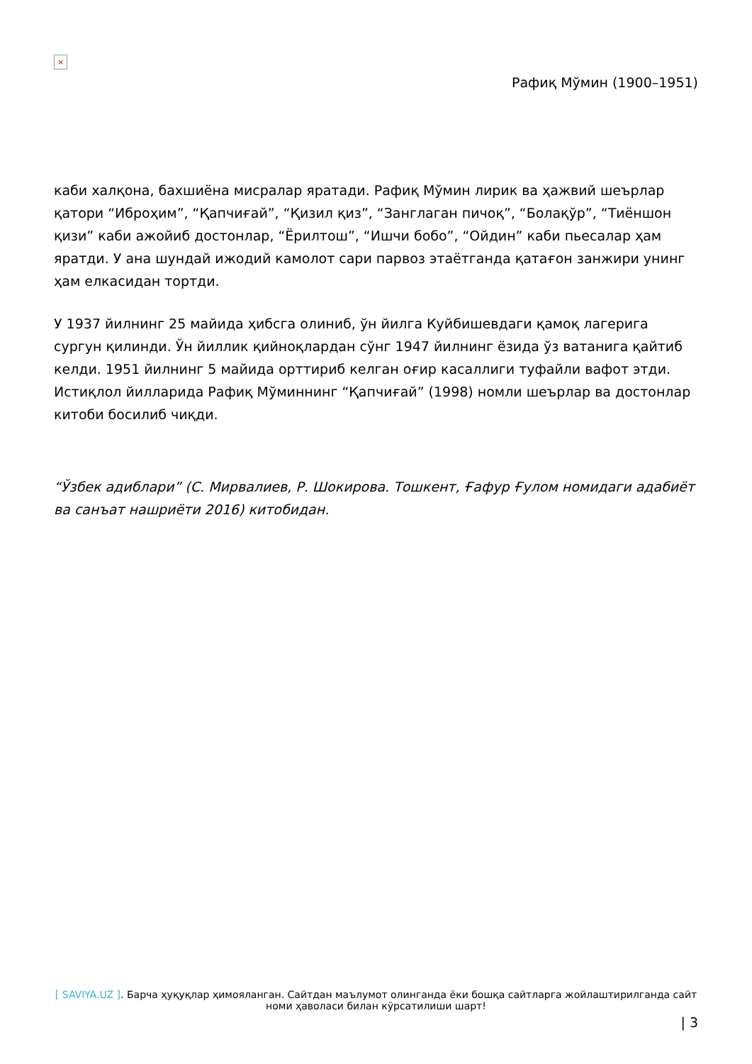×
Рафиқ Мўмин (1900–1951)
каби халқона, бахшиёна мисралар яратади. Рафиқ Мўмин лирик ва ҳажвий шеърлар қатори “Иброҳим”, “Қапчиғай”, “Қизил қиз”, “Занглаган пичоқ”, “Болақўр”, “Тиёншон қизи” каби ажойиб достонлар, “Ёрилтош”, “Ишчи бобо”, “Ойдин” каби пьесалар ҳам яратди. У ана шундай ижодий камолот сари парвоз этаётганда қатағон занжири унинг ҳам елкасидан тортди.
У 1937 йилнинг 25 майида ҳибсга олиниб, ўн йилга Куйбишевдаги қамоқ лагерига сургун қилинди. Ўн йиллик қийноқлардан сўнг 1947 йилнинг ёзида ўз ватанига қайтиб келди. 1951 йилнинг 5 майида орттириб келган оғир касаллиги туфайли вафот этди. Истиқлол йилларида Рафиқ Мўминнинг “Қапчиғай” (1998) номли шеърлар ва достонлар китоби босилиб чиқди.
“Ўзбек адиблари” (С. Мирвалиев, Р. Шокирова. Тошкент, Ғафур Ғулом номидаги адабиёт ва санъат нашриёти 2016) китобидан.
[ SAVIYA.UZ ]. Барча ҳуқуқлар ҳимояланган. Сайтдан маълумот олинганда ёки бошқа сайтларга жойлаштирилганда сайт номи ҳаволаси билан кўрсатилиши шарт!
| 3